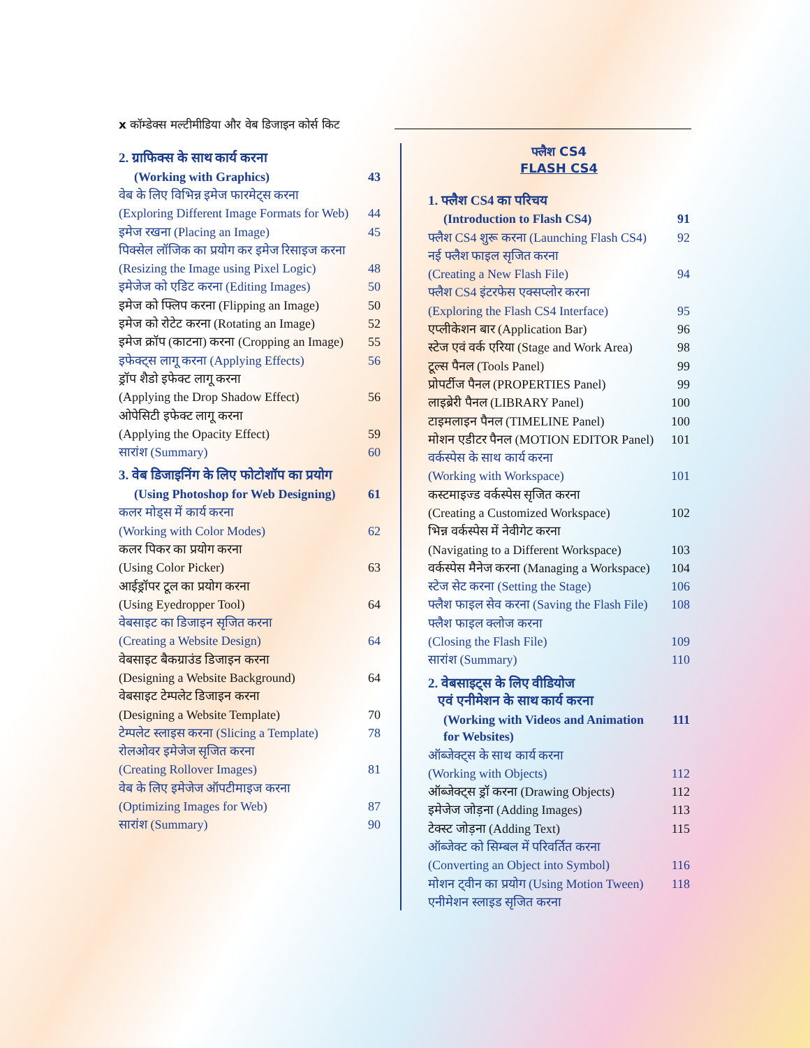x कॉम्डेक्स मल्टीमीडिया और वेब डिजाइन कोर्स किट
2. ग्राफिक्स के साथ कार्य करना
(Working with Graphics) 43
वेब के लिए विभिन्न इमेज फारमेट्स करना
(Exploring Different Image Formats for Web) 44
इमेज रखना (Placing an Image) 45
पिक्सेल लॉजिक का प्रयोग कर इमेज रिसाइज करना
(Resizing the Image using Pixel Logic) 48
इमेजेज को एडिट करना (Editing Images) 50
इमेज को फ्लिप करना (Flipping an Image) 50
इमेज को रोटेट करना (Rotating an Image) 52
इमेज क्रॉप (काटना) करना (Cropping an Image) 55
इफेक्ट्स लागू करना (Applying Effects) 56
ड्रॉप शैडो इफेक्ट लागू करना
(Applying the Drop Shadow Effect) 56
ओपेसिटी इफेक्ट लागू करना
(Applying the Opacity Effect) 59
सारांश (Summary) 60
3. वेब डिजाइनिंग के लिए फोटोशॉप का प्रयोग
(Using Photoshop for Web Designing) 61
कलर मोड्स में कार्य करना
(Working with Color Modes) 62
कलर पिकर का प्रयोग करना
(Using Color Picker) 63
आईड्रॉपर टूल का प्रयोग करना
(Using Eyedropper Tool) 64
वेबसाइट का डिजाइन सृजित करना
(Creating a Website Design) 64
वेबसाइट बैकग्राउंड डिजाइन करना
(Designing a Website Background) 64
वेबसाइट टेम्पलेट डिजाइन करना
(Designing a Website Template) 70
टेम्पलेट स्लाइस करना (Slicing a Template) 78
रोलओवर इमेजेज सृजित करना
(Creating Rollover Images) 81
वेब के लिए इमेजेज ऑपटीमाइज करना
(Optimizing Images for Web) 87
सारांश (Summary) 90
फ्लैश CS4
FLASH CS4
1. फ्लैश CS4 का परिचय
(Introduction to Flash CS4) 91
फ्लैश CS4 शुरू करना (Launching Flash CS4) 92
नई फ्लैश फाइल सृजित करना
(Creating a New Flash File) 94
फ्लैश CS4 इंटरफेस एक्सप्लोर करना
(Exploring the Flash CS4 Interface) 95
एप्लीकेशन बार (Application Bar) 96
स्टेज एवं वर्क एरिया (Stage and Work Area) 98
टूल्स पैनल (Tools Panel) 99
प्रोपर्टीज पैनल (PROPERTIES Panel) 99
लाइब्रेरी पैनल (LIBRARY Panel) 100
टाइमलाइन पैनल (TIMELINE Panel) 100
मोशन एडीटर पैनल (MOTION EDITOR Panel) 101
वर्कस्पेस के साथ कार्य करना
(Working with Workspace) 101
कस्टमाइज्ड वर्कस्पेस सृजित करना
(Creating a Customized Workspace) 102
भिन्न वर्कस्पेस में नेवीगेट करना
(Navigating to a Different Workspace) 103
वर्कस्पेस मैनेज करना (Managing a Workspace) 104
स्टेज सेट करना (Setting the Stage) 106
फ्लैश फाइल सेव करना (Saving the Flash File) 108
फ्लैश फाइल क्लोज करना
(Closing the Flash File) 109
सारांश (Summary) 110
2. वेबसाइट्स के लिए वीडियोज
एवं एनीमेशन के साथ कार्य करना
(Working with Videos and Animation
for Websites) 111
ऑब्जेक्ट्स के साथ कार्य करना
(Working with Objects) 112
ऑब्जेक्ट्स ड्रॉ करना (Drawing Objects) 112
इमेजेज जोड़ना (Adding Images) 113
टेक्स्ट जोड़ना (Adding Text) 115
ऑब्जेक्ट को सिम्बल में परिवर्तित करना
(Converting an Object into Symbol) 116
मोशन ट्वीन का प्रयोग (Using Motion Tween) 118
एनीमेशन स्लाइड सृजित करना